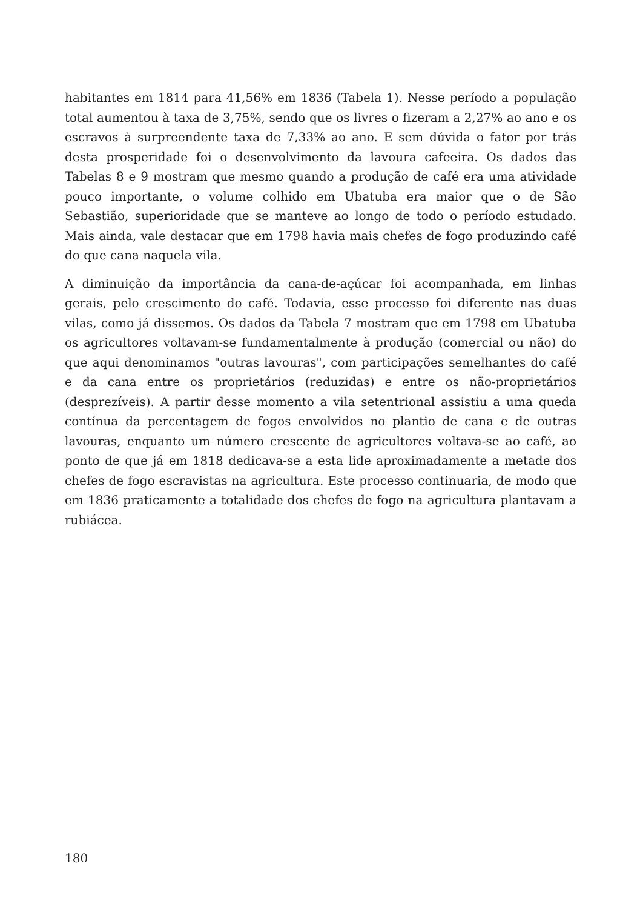habitantes em 1814 para 41,56% em 1836 (Tabela 1). Nesse período a população total aumentou à taxa de 3,75%, sendo que os livres o fizeram a 2,27% ao ano e os escravos à surpreendente taxa de 7,33% ao ano. E sem dúvida o fator por trás desta prosperidade foi o desenvolvimento da lavoura cafeeira. Os dados das Tabelas 8 e 9 mostram que mesmo quando a produção de café era uma atividade pouco importante, o volume colhido em Ubatuba era maior que o de São Sebastião, superioridade que se manteve ao longo de todo o período estudado. Mais ainda, vale destacar que em 1798 havia mais chefes de fogo produzindo café do que cana naquela vila.
A diminuição da importância da cana-de-açúcar foi acompanhada, em linhas gerais, pelo crescimento do café. Todavia, esse processo foi diferente nas duas vilas, como já dissemos. Os dados da Tabela 7 mostram que em 1798 em Ubatuba os agricultores voltavam-se fundamentalmente à produção (comercial ou não) do que aqui denominamos "outras lavouras", com participações semelhantes do café e da cana entre os proprietários (reduzidas) e entre os não-proprietários (desprezíveis). A partir desse momento a vila setentrional assistiu a uma queda contínua da percentagem de fogos envolvidos no plantio de cana e de outras lavouras, enquanto um número crescente de agricultores voltava-se ao café, ao ponto de que já em 1818 dedicava-se a esta lide aproximadamente a metade dos chefes de fogo escravistas na agricultura. Este processo continuaria, de modo que em 1836 praticamente a totalidade dos chefes de fogo na agricultura plantavam a rubiácea.
180